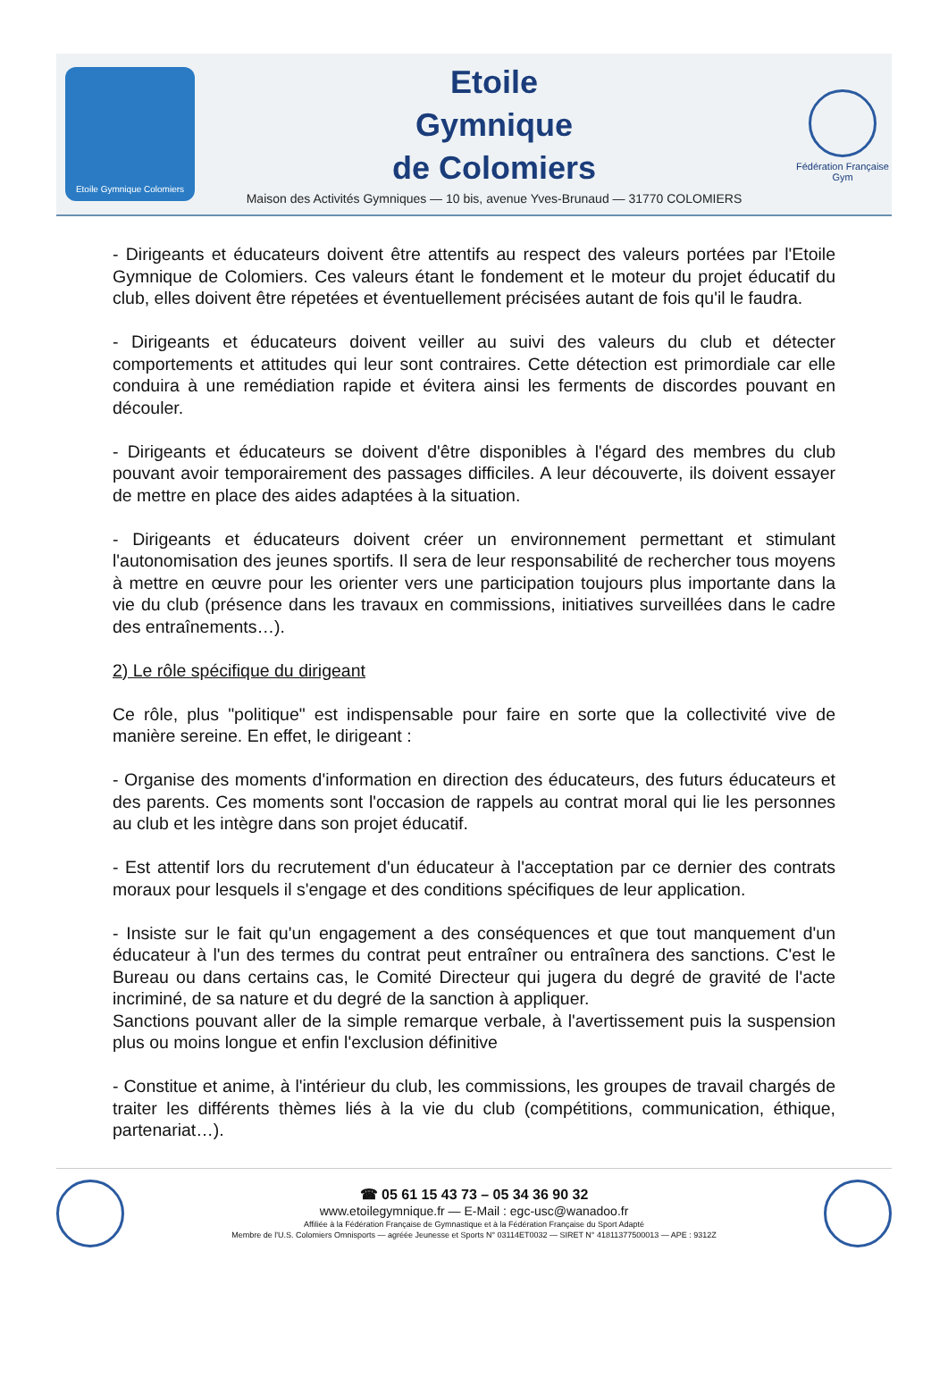Etoile Gymnique Colomiers
Etoile
Gymnique
de Colomiers
Maison des Activités Gymniques — 10 bis, avenue Yves-Brunaud — 31770 COLOMIERS
Fédération Française Gym
- Dirigeants et éducateurs doivent être attentifs au respect des valeurs portées par l'Etoile Gymnique de Colomiers. Ces valeurs étant le fondement et le moteur du projet éducatif du club, elles doivent être répetées et éventuellement précisées autant de fois qu'il le faudra.
- Dirigeants et éducateurs doivent veiller au suivi des valeurs du club et détecter comportements et attitudes qui leur sont contraires. Cette détection est primordiale car elle conduira à une remédiation rapide et évitera ainsi les ferments de discordes pouvant en découler.
- Dirigeants et éducateurs se doivent d'être disponibles à l'égard des membres du club pouvant avoir temporairement des passages difficiles. A leur découverte, ils doivent essayer de mettre en place des aides adaptées à la situation.
- Dirigeants et éducateurs doivent créer un environnement permettant et stimulant l'autonomisation des jeunes sportifs. Il sera de leur responsabilité de rechercher tous moyens à mettre en œuvre pour les orienter vers une participation toujours plus importante dans la vie du club (présence dans les travaux en commissions, initiatives surveillées dans le cadre des entraînements…).
2) Le rôle spécifique du dirigeant
Ce rôle, plus "politique" est indispensable pour faire en sorte que la collectivité vive de manière sereine. En effet, le dirigeant :
- Organise des moments d'information en direction des éducateurs, des futurs éducateurs et des parents. Ces moments sont l'occasion de rappels au contrat moral qui lie les personnes au club et les intègre dans son projet éducatif.
- Est attentif lors du recrutement d'un éducateur à l'acceptation par ce dernier des contrats moraux pour lesquels il s'engage et des conditions spécifiques de leur application.
- Insiste sur le fait qu'un engagement a des conséquences et que tout manquement d'un éducateur à l'un des termes du contrat peut entraîner ou entraînera des sanctions. C'est le Bureau ou dans certains cas, le Comité Directeur qui jugera du degré de gravité de l'acte incriminé, de sa nature et du degré de la sanction à appliquer.
Sanctions pouvant aller de la simple remarque verbale, à l'avertissement puis la suspension plus ou moins longue et enfin l'exclusion définitive
- Constitue et anime, à l'intérieur du club, les commissions, les groupes de travail chargés de traiter les différents thèmes liés à la vie du club (compétitions, communication, éthique, partenariat…).
☎ 05 61 15 43 73 – 05 34 36 90 32
www.etoilegymnique.fr — E-Mail : egc-usc@wanadoo.fr
Affiliée à la Fédération Française de Gymnastique et à la Fédération Française du Sport Adapté
Membre de l'U.S. Colomiers Omnisports — agréée Jeunesse et Sports N° 03114ET0032 — SIRET N° 41811377500013 — APE : 9312Z